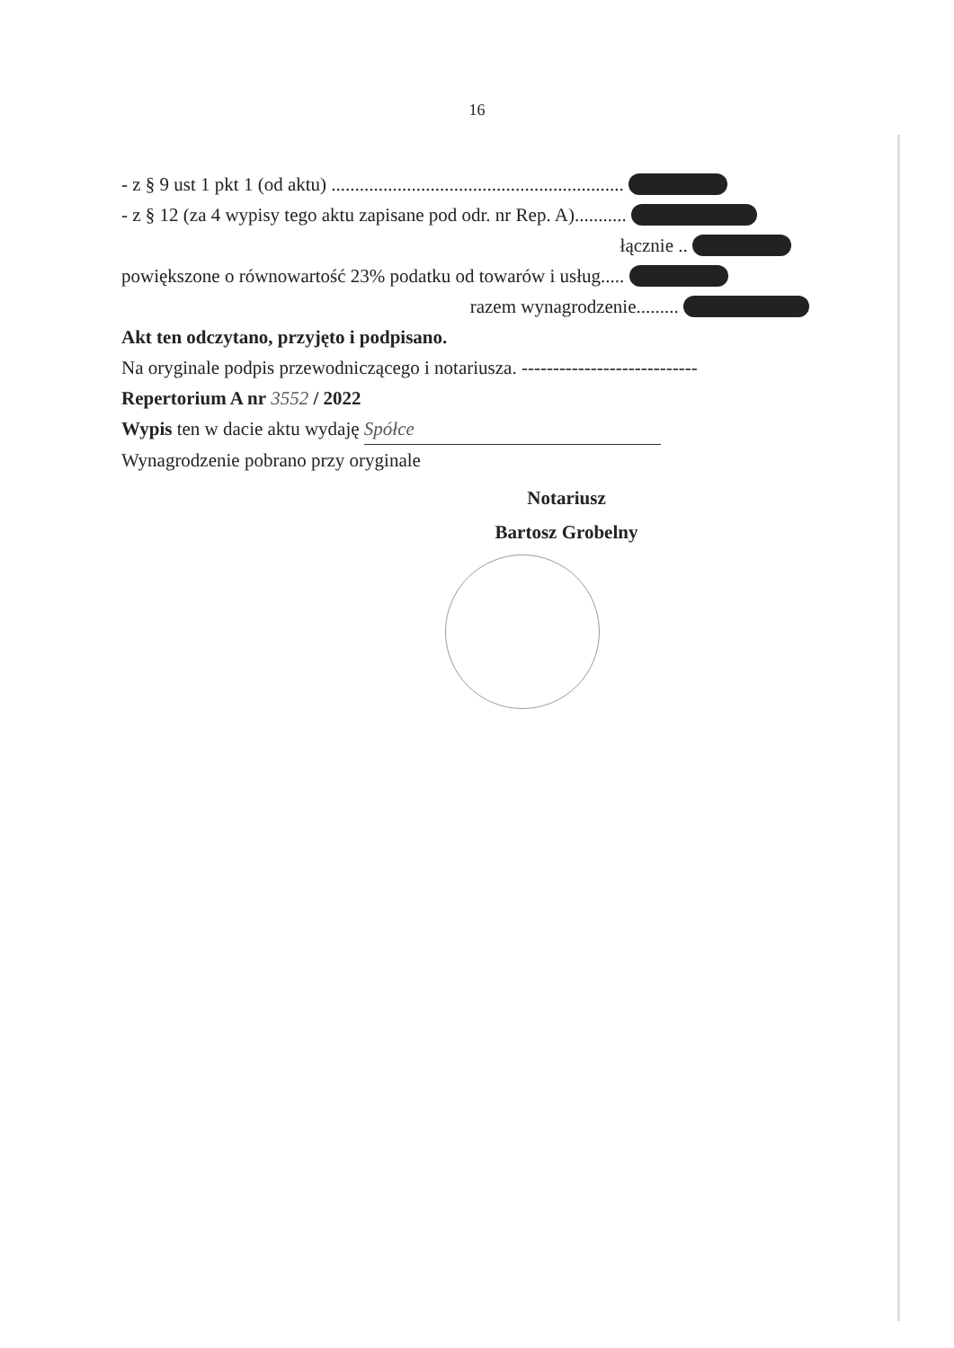16
- z § 9 ust 1 pkt 1 (od aktu) ..............................................................
- z § 12 (za 4 wypisy tego aktu zapisane pod odr. nr Rep. A)...........
łącznie ..
powiększone o równowartość 23% podatku od towarów i usług.....
razem wynagrodzenie.........
Akt ten odczytano, przyjęto i podpisano.
Na oryginale podpis przewodniczącego i notariusza. ----------------------------
Repertorium A nr 3552 / 2022
Wypis ten w dacie aktu wydaję Spółce
Wynagrodzenie pobrano przy oryginale
Notariusz
Bartosz Grobelny